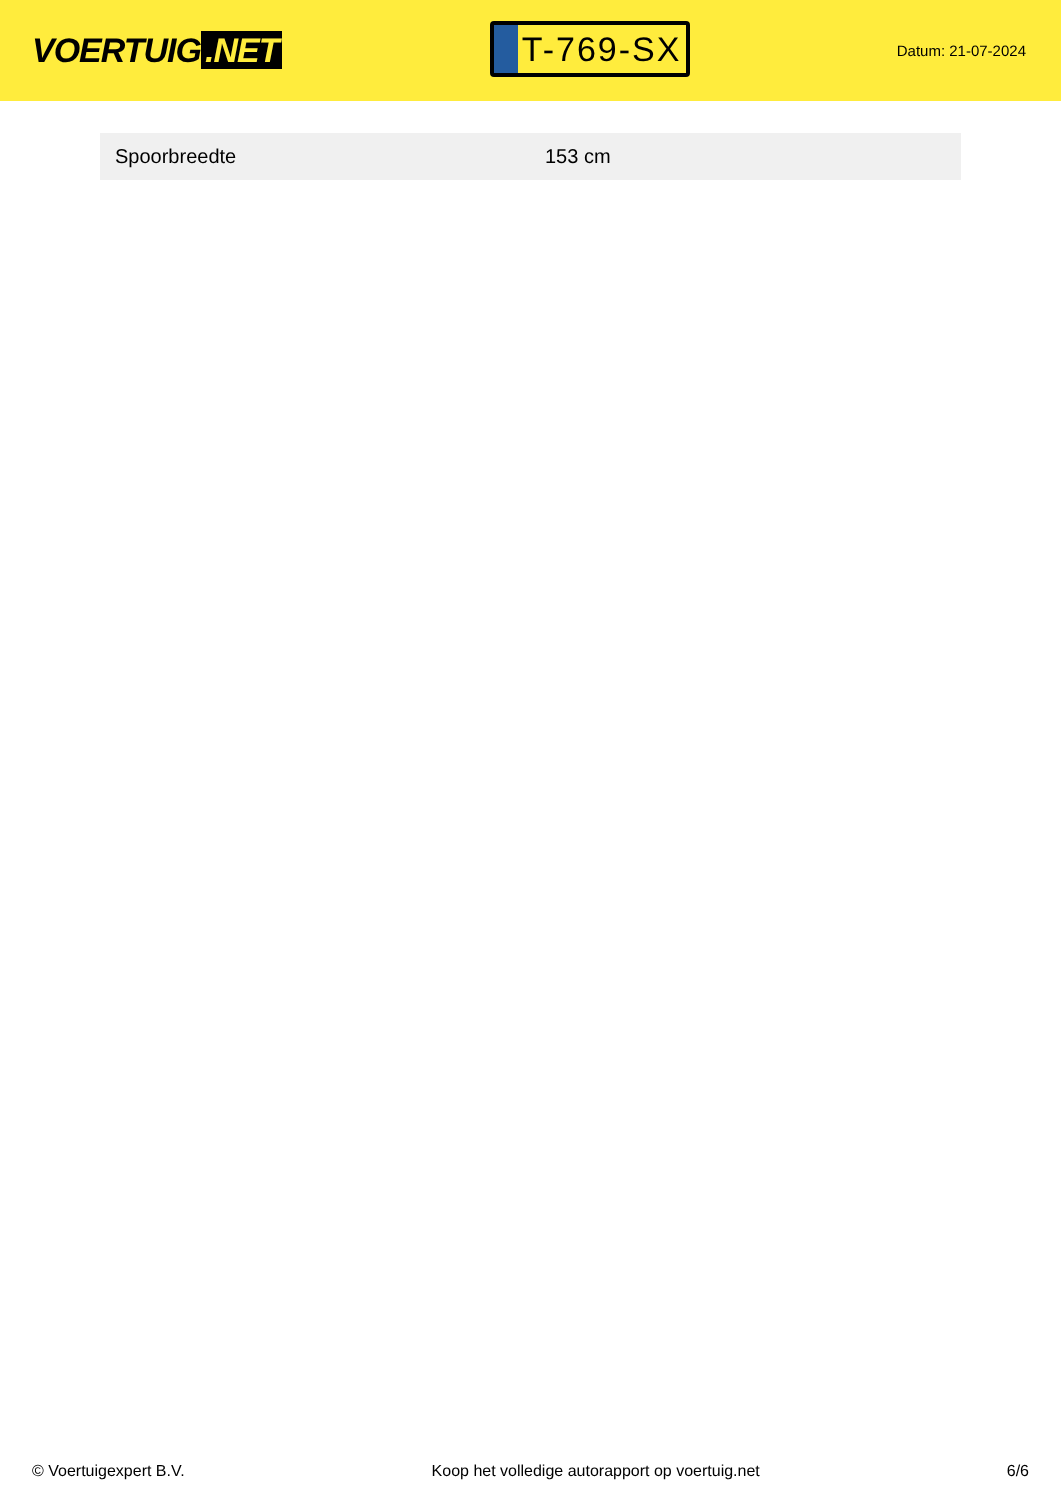VOERTUIG.NET
T-769-SX
Datum: 21-07-2024
| Spoorbreedte | 153 cm |
© Voertuigexpert B.V. Koop het volledige autorapport op voertuig.net 6/6